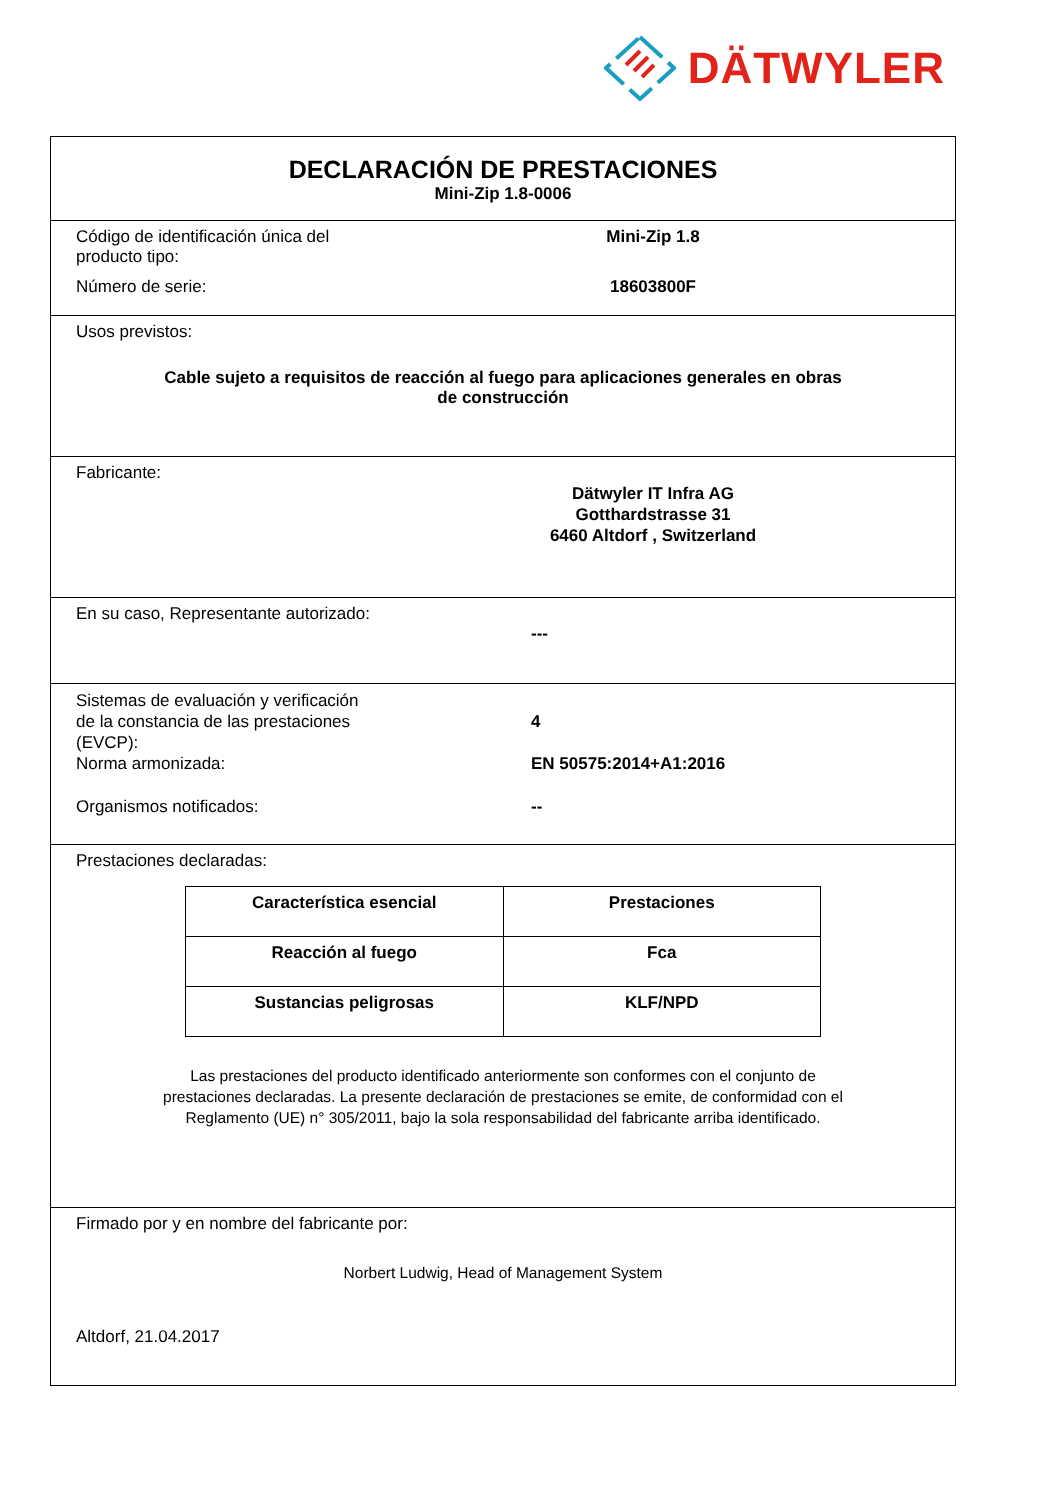DÄTWYLER
DECLARACIÓN DE PRESTACIONES
Mini-Zip 1.8-0006
Código de identificación única del producto tipo:
Mini-Zip 1.8
Número de serie: 18603800F
Usos previstos:
Cable sujeto a requisitos de reacción al fuego para aplicaciones generales en obras
de construcción
Fabricante:
Dätwyler IT Infra AG
Gotthardstrasse 31
6460 Altdorf , Switzerland
En su caso, Representante autorizado:
---
Sistemas de evaluación y verificación
de la constancia de las prestaciones
(EVCP):
4
Norma armonizada: EN 50575:2014+A1:2016
Organismos notificados: --
Prestaciones declaradas:
| Característica esencial | Prestaciones |
| --- | --- |
| Reacción al fuego | Fca |
| Sustancias peligrosas | KLF/NPD |
Las prestaciones del producto identificado anteriormente son conformes con el conjunto de prestaciones declaradas. La presente declaración de prestaciones se emite, de conformidad con el Reglamento (UE) n° 305/2011, bajo la sola responsabilidad del fabricante arriba identificado.
Firmado por y en nombre del fabricante por:
Norbert Ludwig, Head of Management System
Altdorf, 21.04.2017